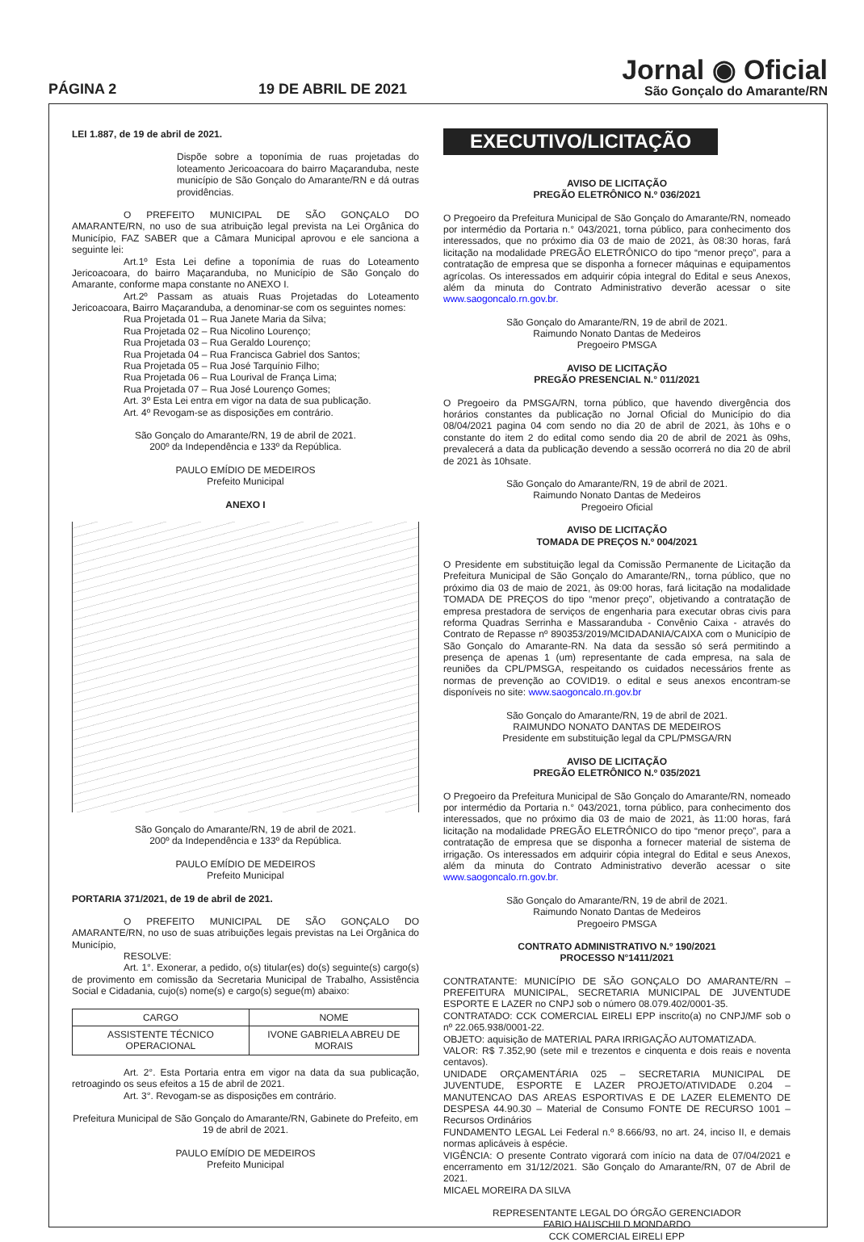PÁGINA 2
19 DE ABRIL DE 2021
Jornal ◉ Oficial
São Gonçalo do Amarante/RN
LEI 1.887, de 19 de abril de 2021.
Dispõe sobre a toponímia de ruas projetadas do loteamento Jericoacoara do bairro Maçaranduba, neste município de São Gonçalo do Amarante/RN e dá outras providências.
O PREFEITO MUNICIPAL DE SÃO GONÇALO DO AMARANTE/RN, no uso de sua atribuição legal prevista na Lei Orgânica do Município, FAZ SABER que a Câmara Municipal aprovou e ele sanciona a seguinte lei:
Art.1º Esta Lei define a toponímia de ruas do Loteamento Jericoacoara, do bairro Maçaranduba, no Município de São Gonçalo do Amarante, conforme mapa constante no ANEXO I.
Art.2º Passam as atuais Ruas Projetadas do Loteamento Jericoacoara, Bairro Maçaranduba, a denominar-se com os seguintes nomes:
Rua Projetada 01 – Rua Janete Maria da Silva;
Rua Projetada 02 – Rua Nicolino Lourenço;
Rua Projetada 03 – Rua Geraldo Lourenço;
Rua Projetada 04 – Rua Francisca Gabriel dos Santos;
Rua Projetada 05 – Rua José Tarquínio Filho;
Rua Projetada 06 – Rua Lourival de França Lima;
Rua Projetada 07 – Rua José Lourenço Gomes;
Art. 3º Esta Lei entra em vigor na data de sua publicação.
Art. 4º Revogam-se as disposições em contrário.
São Gonçalo do Amarante/RN, 19 de abril de 2021.
200º da Independência e 133º da República.
PAULO EMÍDIO DE MEDEIROS
Prefeito Municipal
ANEXO I
São Gonçalo do Amarante/RN, 19 de abril de 2021.
200º da Independência e 133º da República.
PAULO EMÍDIO DE MEDEIROS
Prefeito Municipal
PORTARIA 371/2021, de 19 de abril de 2021.
O PREFEITO MUNICIPAL DE SÃO GONÇALO DO AMARANTE/RN, no uso de suas atribuições legais previstas na Lei Orgânica do Município,
RESOLVE:
Art. 1°. Exonerar, a pedido, o(s) titular(es) do(s) seguinte(s) cargo(s) de provimento em comissão da Secretaria Municipal de Trabalho, Assistência Social e Cidadania, cujo(s) nome(s) e cargo(s) segue(m) abaixo:
| CARGO | NOME |
| ASSISTENTE TÉCNICO OPERACIONAL | IVONE GABRIELA ABREU DE MORAIS |
Art. 2°. Esta Portaria entra em vigor na data da sua publicação, retroagindo os seus efeitos a 15 de abril de 2021.
Art. 3°. Revogam-se as disposições em contrário.
Prefeitura Municipal de São Gonçalo do Amarante/RN, Gabinete do Prefeito, em 19 de abril de 2021.
PAULO EMÍDIO DE MEDEIROS
Prefeito Municipal
EXECUTIVO/LICITAÇÃO
AVISO DE LICITAÇÃO
PREGÃO ELETRÔNICO N.º 036/2021
O Pregoeiro da Prefeitura Municipal de São Gonçalo do Amarante/RN, nomeado por intermédio da Portaria n.° 043/2021, torna público, para conhecimento dos interessados, que no próximo dia 03 de maio de 2021, às 08:30 horas, fará licitação na modalidade PREGÃO ELETRÔNICO do tipo “menor preço”, para a contratação de empresa que se disponha a fornecer máquinas e equipamentos agrícolas. Os interessados em adquirir cópia integral do Edital e seus Anexos, além da minuta do Contrato Administrativo deverão acessar o site www.saogoncalo.rn.gov.br.
São Gonçalo do Amarante/RN, 19 de abril de 2021.
Raimundo Nonato Dantas de Medeiros
Pregoeiro PMSGA
AVISO DE LICITAÇÃO
PREGÃO PRESENCIAL N.° 011/2021
O Pregoeiro da PMSGA/RN, torna público, que havendo divergência dos horários constantes da publicação no Jornal Oficial do Município do dia 08/04/2021 pagina 04 com sendo no dia 20 de abril de 2021, às 10hs e o constante do item 2 do edital como sendo dia 20 de abril de 2021 às 09hs, prevalecerá a data da publicação devendo a sessão ocorrerá no dia 20 de abril de 2021 às 10hsate.
São Gonçalo do Amarante/RN, 19 de abril de 2021.
Raimundo Nonato Dantas de Medeiros
Pregoeiro Oficial
AVISO DE LICITAÇÃO
TOMADA DE PREÇOS N.º 004/2021
O Presidente em substituição legal da Comissão Permanente de Licitação da Prefeitura Municipal de São Gonçalo do Amarante/RN,, torna público, que no próximo dia 03 de maio de 2021, às 09:00 horas, fará licitação na modalidade TOMADA DE PREÇOS do tipo “menor preço”, objetivando a contratação de empresa prestadora de serviços de engenharia para executar obras civis para reforma Quadras Serrinha e Massaranduba - Convênio Caixa - através do Contrato de Repasse nº 890353/2019/MCIDADANIA/CAIXA com o Município de São Gonçalo do Amarante-RN. Na data da sessão só será permitindo a presença de apenas 1 (um) representante de cada empresa, na sala de reuniões da CPL/PMSGA, respeitando os cuidados necessários frente as normas de prevenção ao COVID19. o edital e seus anexos encontram-se disponíveis no site: www.saogoncalo.rn.gov.br
São Gonçalo do Amarante/RN, 19 de abril de 2021.
RAIMUNDO NONATO DANTAS DE MEDEIROS
Presidente em substituição legal da CPL/PMSGA/RN
AVISO DE LICITAÇÃO
PREGÃO ELETRÔNICO N.º 035/2021
O Pregoeiro da Prefeitura Municipal de São Gonçalo do Amarante/RN, nomeado por intermédio da Portaria n.° 043/2021, torna público, para conhecimento dos interessados, que no próximo dia 03 de maio de 2021, às 11:00 horas, fará licitação na modalidade PREGÃO ELETRÔNICO do tipo “menor preço”, para a contratação de empresa que se disponha a fornecer material de sistema de irrigação. Os interessados em adquirir cópia integral do Edital e seus Anexos, além da minuta do Contrato Administrativo deverão acessar o site www.saogoncalo.rn.gov.br.
São Gonçalo do Amarante/RN, 19 de abril de 2021.
Raimundo Nonato Dantas de Medeiros
Pregoeiro PMSGA
CONTRATO ADMINISTRATIVO N.º 190/2021
PROCESSO N°1411/2021
CONTRATANTE: MUNICÍPIO DE SÃO GONÇALO DO AMARANTE/RN – PREFEITURA MUNICIPAL, SECRETARIA MUNICIPAL DE JUVENTUDE ESPORTE E LAZER no CNPJ sob o número 08.079.402/0001-35.
CONTRATADO: CCK COMERCIAL EIRELI EPP inscrito(a) no CNPJ/MF sob o nº 22.065.938/0001-22.
OBJETO: aquisição de MATERIAL PARA IRRIGAÇÃO AUTOMATIZADA.
VALOR: R$ 7.352,90 (sete mil e trezentos e cinquenta e dois reais e noventa centavos).
UNIDADE ORÇAMENTÁRIA 025 – SECRETARIA MUNICIPAL DE JUVENTUDE, ESPORTE E LAZER PROJETO/ATIVIDADE 0.204 – MANUTENCAO DAS AREAS ESPORTIVAS E DE LAZER ELEMENTO DE DESPESA 44.90.30 – Material de Consumo FONTE DE RECURSO 1001 – Recursos Ordinários
FUNDAMENTO LEGAL Lei Federal n.º 8.666/93, no art. 24, inciso II, e demais normas aplicáveis à espécie.
VIGÊNCIA: O presente Contrato vigorará com início na data de 07/04/2021 e encerramento em 31/12/2021. São Gonçalo do Amarante/RN, 07 de Abril de 2021.
MICAEL MOREIRA DA SILVA
REPRESENTANTE LEGAL DO ÓRGÃO GERENCIADOR
FABIO HAUSCHILD MONDARDO
CCK COMERCIAL EIRELI EPP